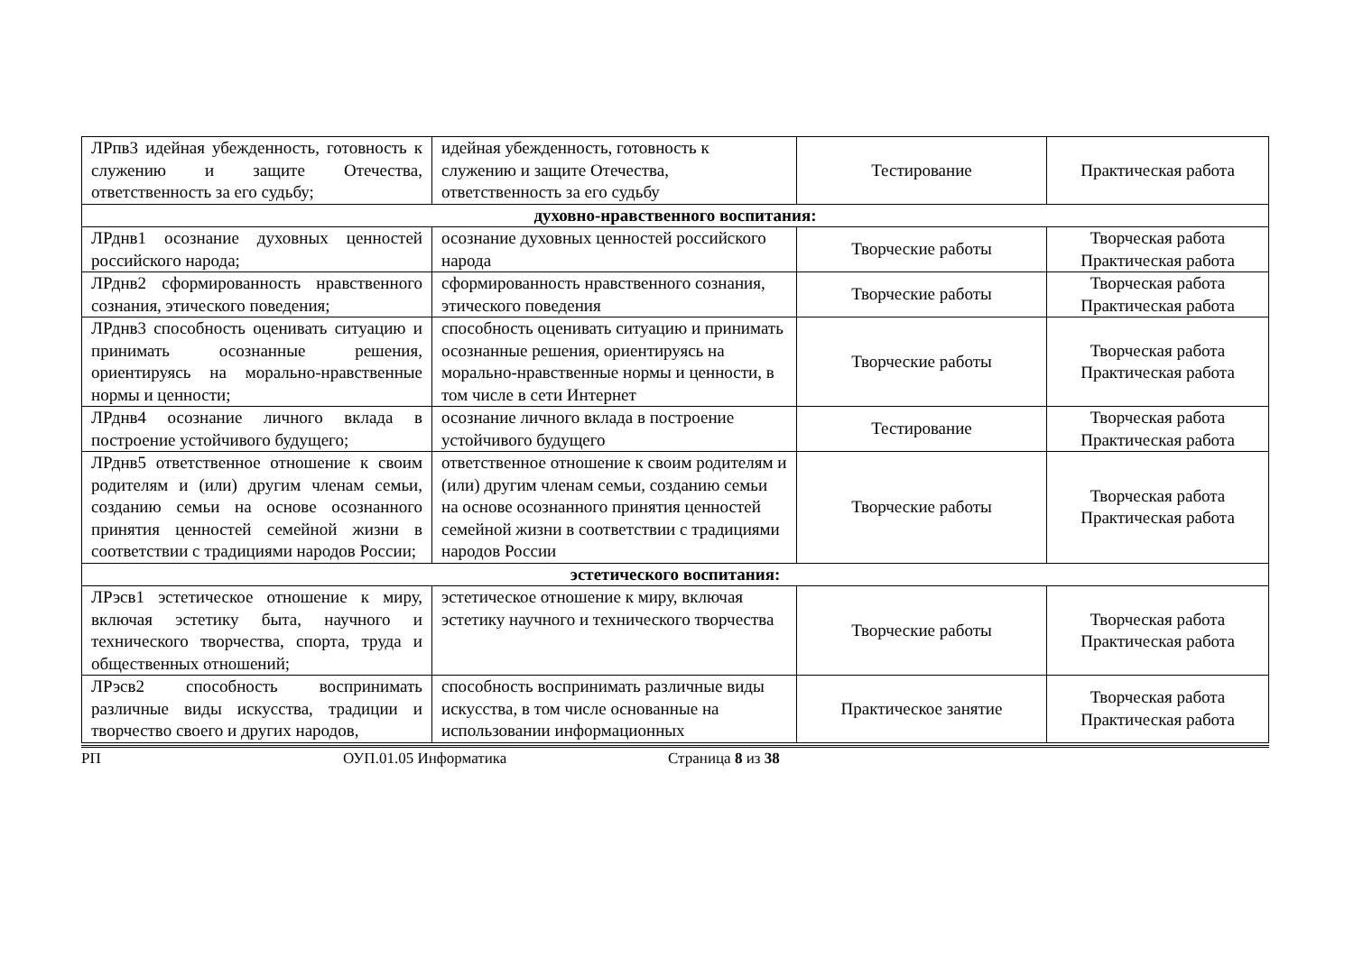| ЛРпв3 идейная убежденность, готовность к служению и защите Отечества, ответственность за его судьбу; | идейная убежденность, готовность к служению и защите Отечества, ответственность за его судьбу | Тестирование | Практическая работа |
| духовно-нравственного воспитания: | | | |
| ЛРднв1 осознание духовных ценностей российского народа; | осознание духовных ценностей российского народа | Творческие работы | Творческая работа Практическая работа |
| ЛРднв2 сформированность нравственного сознания, этического поведения; | сформированность нравственного сознания, этического поведения | Творческие работы | Творческая работа Практическая работа |
| ЛРднв3 способность оценивать ситуацию и принимать осознанные решения, ориентируясь на морально-нравственные нормы и ценности; | способность оценивать ситуацию и принимать осознанные решения, ориентируясь на морально-нравственные нормы и ценности, в том числе в сети Интернет | Творческие работы | Творческая работа Практическая работа |
| ЛРднв4 осознание личного вклада в построение устойчивого будущего; | осознание личного вклада в построение устойчивого будущего | Тестирование | Творческая работа Практическая работа |
| ЛРднв5 ответственное отношение к своим родителям и (или) другим членам семьи, созданию семьи на основе осознанного принятия ценностей семейной жизни в соответствии с традициями народов России; | ответственное отношение к своим родителям и (или) другим членам семьи, созданию семьи на основе осознанного принятия ценностей семейной жизни в соответствии с традициями народов России | Творческие работы | Творческая работа Практическая работа |
| эстетического воспитания: | | | |
| ЛРэсв1 эстетическое отношение к миру, включая эстетику быта, научного и технического творчества, спорта, труда и общественных отношений; | эстетическое отношение к миру, включая эстетику научного и технического творчества | Творческие работы | Творческая работа Практическая работа |
| ЛРэсв2 способность воспринимать различные виды искусства, традиции и творчество своего и других народов, | способность воспринимать различные виды искусства, в том числе основанные на использовании информационных | Практическое занятие | Творческая работа Практическая работа |
РП ОУП.01.05 Информатика Страница 8 из 38